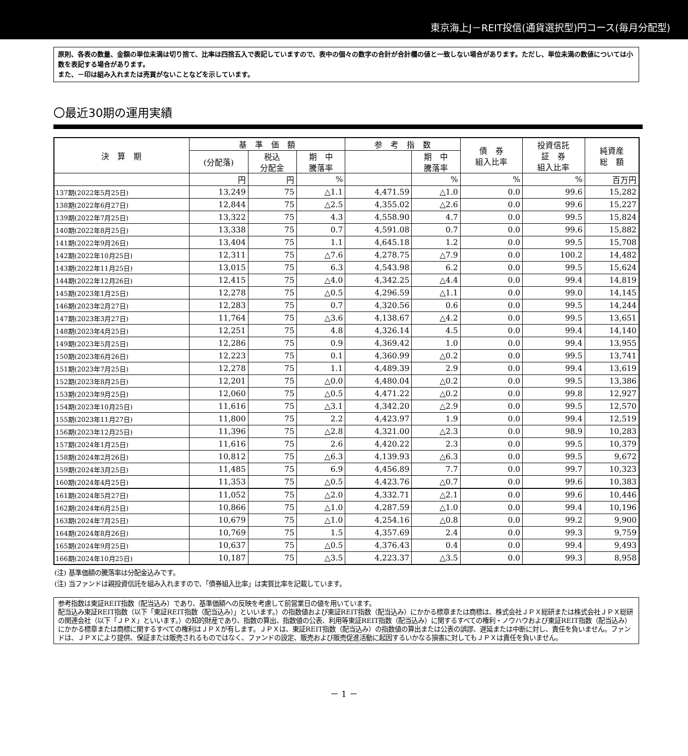東京海上J－REIT投信(通貨選択型)円コース(毎月分配型)
原則、各表の数量、金額の単位未満は切り捨て、比率は四捨五入で表記していますので、表中の個々の数字の合計が合計欄の値と一致しない場合があります。ただし、単位未満の数値については小数を表記する場合があります。
また、－印は組み入れまたは売買がないことなどを示しています。
〇最近30期の運用実績
| 決 算 期 | 基 準 価 額 | | | 参 考 指 数 | | 債 券 組入比率 | 投資信託 証 券 組入比率 | 純資産 総 額 |
| --- | --- | --- | --- | --- | --- | --- | --- | --- |
| | (分配落) | 税込 分配金 | 期 中 騰落率 | | 期 中 騰落率 | | | |
| | 円 | 円 | % | | % | % | % | 百万円 |
| 137期(2022年5月25日) | 13,249 | 75 | △1.1 | 4,471.59 | △1.0 | 0.0 | 99.6 | 15,282 |
| 138期(2022年6月27日) | 12,844 | 75 | △2.5 | 4,355.02 | △2.6 | 0.0 | 99.6 | 15,227 |
| 139期(2022年7月25日) | 13,322 | 75 | 4.3 | 4,558.90 | 4.7 | 0.0 | 99.5 | 15,824 |
| 140期(2022年8月25日) | 13,338 | 75 | 0.7 | 4,591.08 | 0.7 | 0.0 | 99.6 | 15,882 |
| 141期(2022年9月26日) | 13,404 | 75 | 1.1 | 4,645.18 | 1.2 | 0.0 | 99.5 | 15,708 |
| 142期(2022年10月25日) | 12,311 | 75 | △7.6 | 4,278.75 | △7.9 | 0.0 | 100.2 | 14,482 |
| 143期(2022年11月25日) | 13,015 | 75 | 6.3 | 4,543.98 | 6.2 | 0.0 | 99.5 | 15,624 |
| 144期(2022年12月26日) | 12,415 | 75 | △4.0 | 4,342.25 | △4.4 | 0.0 | 99.4 | 14,819 |
| 145期(2023年1月25日) | 12,278 | 75 | △0.5 | 4,296.59 | △1.1 | 0.0 | 99.0 | 14,145 |
| 146期(2023年2月27日) | 12,283 | 75 | 0.7 | 4,320.56 | 0.6 | 0.0 | 99.5 | 14,244 |
| 147期(2023年3月27日) | 11,764 | 75 | △3.6 | 4,138.67 | △4.2 | 0.0 | 99.5 | 13,651 |
| 148期(2023年4月25日) | 12,251 | 75 | 4.8 | 4,326.14 | 4.5 | 0.0 | 99.4 | 14,140 |
| 149期(2023年5月25日) | 12,286 | 75 | 0.9 | 4,369.42 | 1.0 | 0.0 | 99.4 | 13,955 |
| 150期(2023年6月26日) | 12,223 | 75 | 0.1 | 4,360.99 | △0.2 | 0.0 | 99.5 | 13,741 |
| 151期(2023年7月25日) | 12,278 | 75 | 1.1 | 4,489.39 | 2.9 | 0.0 | 99.4 | 13,619 |
| 152期(2023年8月25日) | 12,201 | 75 | △0.0 | 4,480.04 | △0.2 | 0.0 | 99.5 | 13,386 |
| 153期(2023年9月25日) | 12,060 | 75 | △0.5 | 4,471.22 | △0.2 | 0.0 | 99.8 | 12,927 |
| 154期(2023年10月25日) | 11,616 | 75 | △3.1 | 4,342.20 | △2.9 | 0.0 | 99.5 | 12,570 |
| 155期(2023年11月27日) | 11,800 | 75 | 2.2 | 4,423.97 | 1.9 | 0.0 | 99.4 | 12,519 |
| 156期(2023年12月25日) | 11,396 | 75 | △2.8 | 4,321.00 | △2.3 | 0.0 | 98.9 | 10,283 |
| 157期(2024年1月25日) | 11,616 | 75 | 2.6 | 4,420.22 | 2.3 | 0.0 | 99.5 | 10,379 |
| 158期(2024年2月26日) | 10,812 | 75 | △6.3 | 4,139.93 | △6.3 | 0.0 | 99.5 | 9,672 |
| 159期(2024年3月25日) | 11,485 | 75 | 6.9 | 4,456.89 | 7.7 | 0.0 | 99.7 | 10,323 |
| 160期(2024年4月25日) | 11,353 | 75 | △0.5 | 4,423.76 | △0.7 | 0.0 | 99.6 | 10,383 |
| 161期(2024年5月27日) | 11,052 | 75 | △2.0 | 4,332.71 | △2.1 | 0.0 | 99.6 | 10,446 |
| 162期(2024年6月25日) | 10,866 | 75 | △1.0 | 4,287.59 | △1.0 | 0.0 | 99.4 | 10,196 |
| 163期(2024年7月25日) | 10,679 | 75 | △1.0 | 4,254.16 | △0.8 | 0.0 | 99.2 | 9,900 |
| 164期(2024年8月26日) | 10,769 | 75 | 1.5 | 4,357.69 | 2.4 | 0.0 | 99.3 | 9,759 |
| 165期(2024年9月25日) | 10,637 | 75 | △0.5 | 4,376.43 | 0.4 | 0.0 | 99.4 | 9,493 |
| 166期(2024年10月25日) | 10,187 | 75 | △3.5 | 4,223.37 | △3.5 | 0.0 | 99.3 | 8,958 |
(注) 基準価額の騰落率は分配金込みです。
(注) 当ファンドは親投資信託を組み入れますので、「債券組入比率」は実質比率を記載しています。
参考指数は東証REIT指数（配当込み）であり、基準価額への反映を考慮して前営業日の値を用いています。
配当込み東証REIT指数（以下「東証REIT指数（配当込み）」といいます。）の指数値および東証REIT指数（配当込み）にかかる標章または商標は、株式会社ＪＰＸ総研または株式会社ＪＰＸ総研の関連会社（以下「ＪＰＸ」といいます。）の知的財産であり、指数の算出、指数値の公表、利用等東証REIT指数（配当込み）に関するすべての権利・ノウハウおよび東証REIT指数（配当込み）にかかる標章または商標に関するすべての権利はＪＰＸが有します。ＪＰＸは、東証REIT指数（配当込み）の指数値の算出または公表の誤謬、遅延または中断に対し、責任を負いません。ファンドは、ＪＰＸにより提供、保証または販売されるものではなく、ファンドの設定、販売および販売促進活動に起因するいかなる損害に対してもＪＰＸは責任を負いません。
－ 1 －